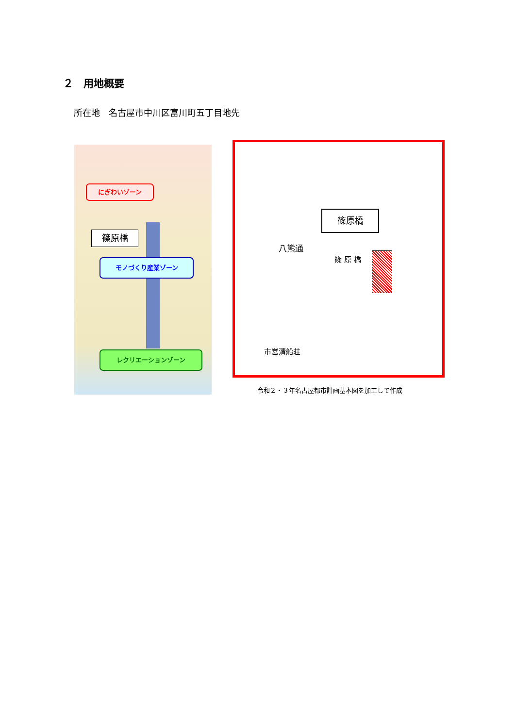２　用地概要
所在地　名古屋市中川区富川町五丁目地先
にぎわいゾーン
篠原橋
モノづくり産業ゾーン
レクリエーションゾーン
篠原橋
八熊通
篠 原 橋
市営清船荘
令和２・３年名古屋都市計画基本図を加工して作成